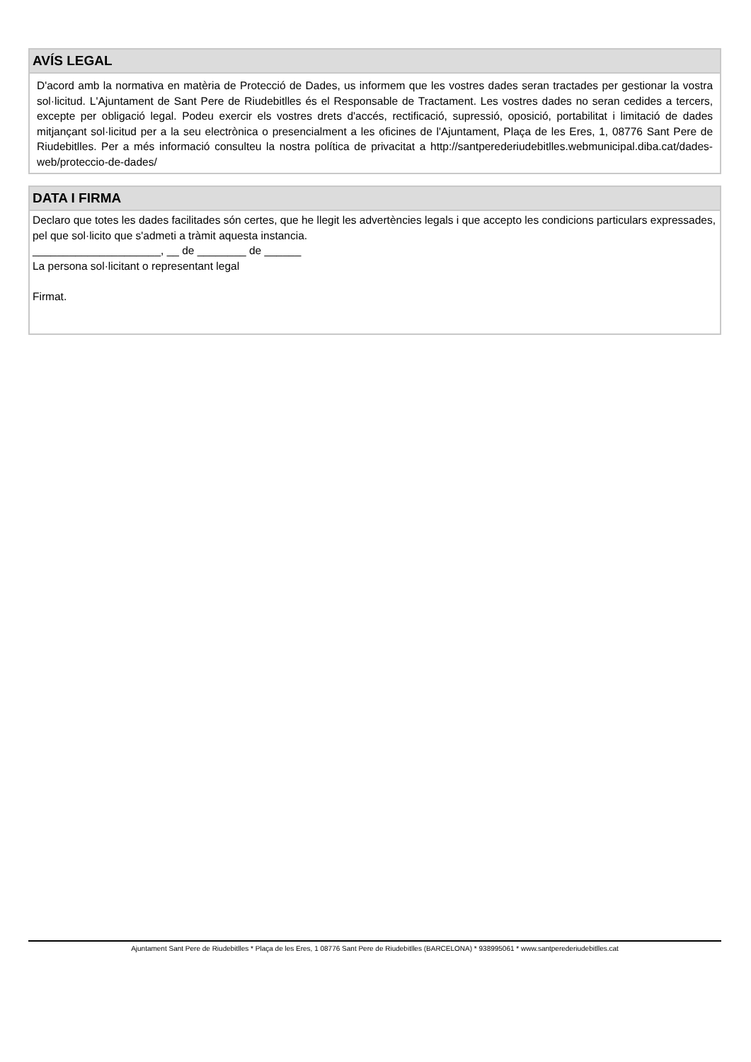AVÍS LEGAL
D'acord amb la normativa en matèria de Protecció de Dades, us informem que les vostres dades seran tractades per gestionar la vostra sol·licitud. L'Ajuntament de Sant Pere de Riudebitlles és el Responsable de Tractament. Les vostres dades no seran cedides a tercers, excepte per obligació legal. Podeu exercir els vostres drets d'accés, rectificació, supressió, oposició, portabilitat i limitació de dades mitjançant sol·licitud per a la seu electrònica o presencialment a les oficines de l'Ajuntament, Plaça de les Eres, 1, 08776 Sant Pere de Riudebitlles. Per a més informació consulteu la nostra política de privacitat a http://santperederiudebitlles.webmunicipal.diba.cat/dades-web/proteccio-de-dades/
DATA I FIRMA
Declaro que totes les dades facilitades són certes, que he llegit les advertències legals i que accepto les condicions particulars expressades, pel que sol·licito que s'admeti a tràmit aquesta instancia.
_____________________, __ de ________ de ______
La persona sol·licitant o representant legal
Firmat.
Ajuntament Sant Pere de Riudebitlles * Plaça de les Eres, 1 08776 Sant Pere de Riudebitlles (BARCELONA) * 938995061 * www.santperederiudebitlles.cat